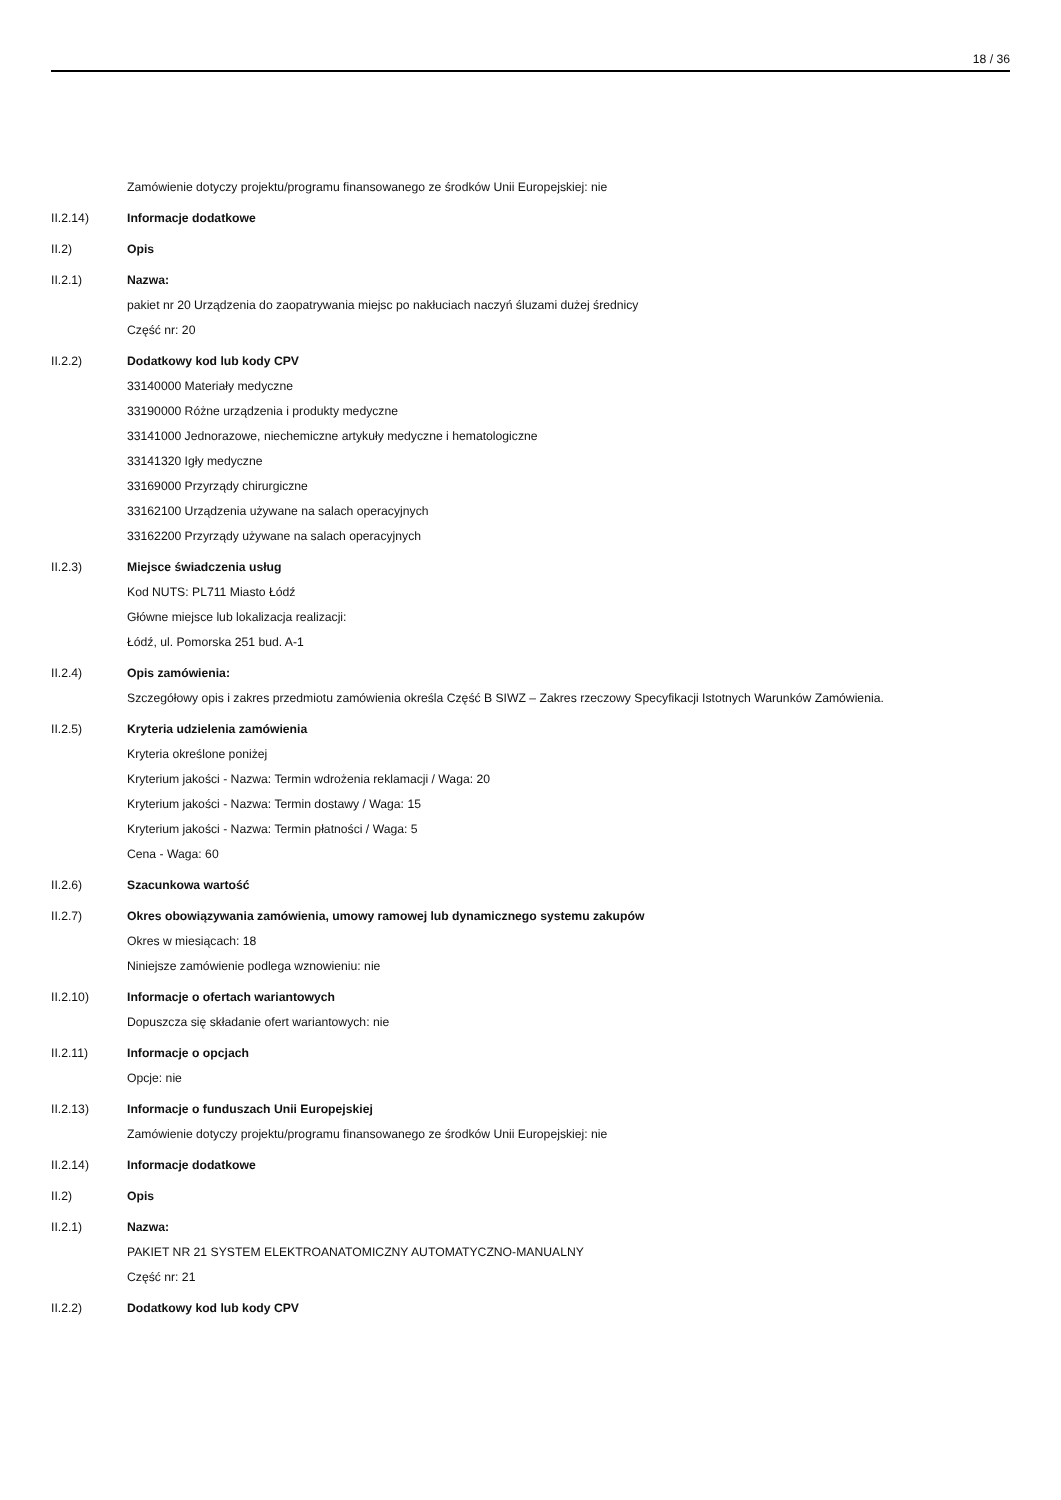18 / 36
Zamówienie dotyczy projektu/programu finansowanego ze środków Unii Europejskiej: nie
II.2.14) Informacje dodatkowe
II.2) Opis
II.2.1) Nazwa:
pakiet nr 20 Urządzenia do zaopatrywania miejsc po nakłuciach naczyń śluzami dużej średnicy
Część nr: 20
II.2.2) Dodatkowy kod lub kody CPV
33140000 Materiały medyczne
33190000 Różne urządzenia i produkty medyczne
33141000 Jednorazowe, niechemiczne artykuły medyczne i hematologiczne
33141320 Igły medyczne
33169000 Przyrządy chirurgiczne
33162100 Urządzenia używane na salach operacyjnych
33162200 Przyrządy używane na salach operacyjnych
II.2.3) Miejsce świadczenia usług
Kod NUTS: PL711 Miasto Łódź
Główne miejsce lub lokalizacja realizacji:
Łódź, ul. Pomorska 251 bud. A-1
II.2.4) Opis zamówienia:
Szczegółowy opis i zakres przedmiotu zamówienia określa Część B SIWZ – Zakres rzeczowy Specyfikacji Istotnych Warunków Zamówienia.
II.2.5) Kryteria udzielenia zamówienia
Kryteria określone poniżej
Kryterium jakości - Nazwa: Termin wdrożenia reklamacji / Waga: 20
Kryterium jakości - Nazwa: Termin dostawy / Waga: 15
Kryterium jakości - Nazwa: Termin płatności / Waga: 5
Cena - Waga: 60
II.2.6) Szacunkowa wartość
II.2.7) Okres obowiązywania zamówienia, umowy ramowej lub dynamicznego systemu zakupów
Okres w miesiącach: 18
Niniejsze zamówienie podlega wznowieniu: nie
II.2.10) Informacje o ofertach wariantowych
Dopuszcza się składanie ofert wariantowych: nie
II.2.11) Informacje o opcjach
Opcje: nie
II.2.13) Informacje o funduszach Unii Europejskiej
Zamówienie dotyczy projektu/programu finansowanego ze środków Unii Europejskiej: nie
II.2.14) Informacje dodatkowe
II.2) Opis
II.2.1) Nazwa:
PAKIET NR 21 SYSTEM ELEKTROANATOMICZNY AUTOMATYCZNO-MANUALNY
Część nr: 21
II.2.2) Dodatkowy kod lub kody CPV